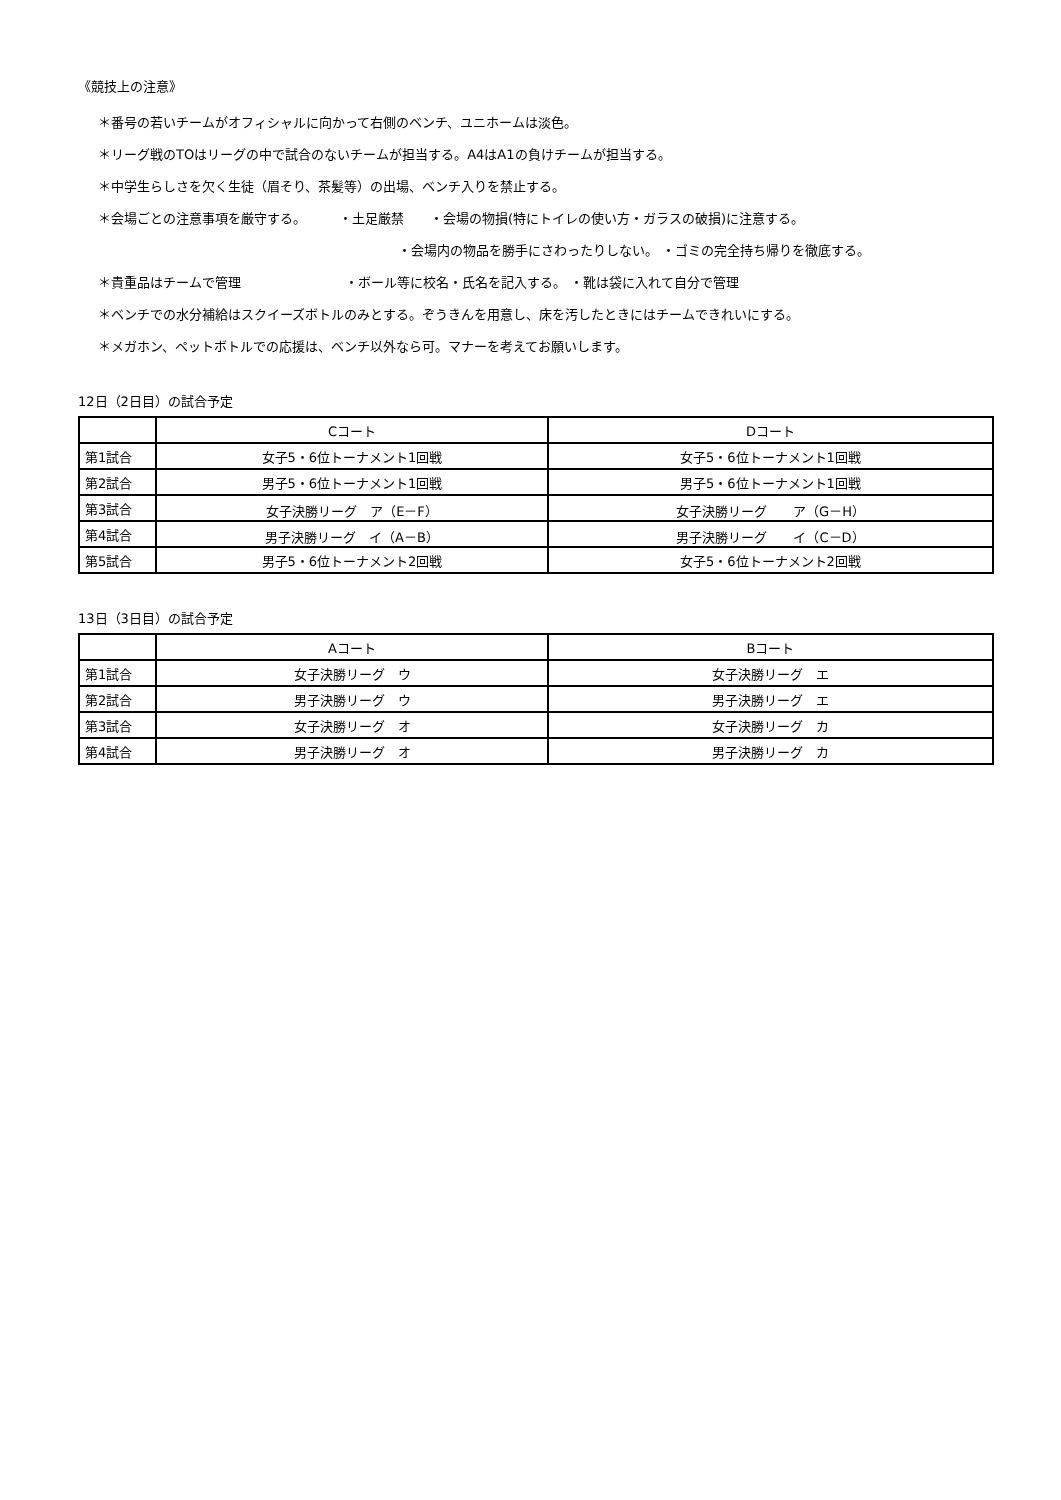《競技上の注意》
＊番号の若いチームがオフィシャルに向かって右側のベンチ、ユニホームは淡色。
＊リーグ戦のTOはリーグの中で試合のないチームが担当する。A4はA1の負けチームが担当する。
＊中学生らしさを欠く生徒（眉そり、茶髪等）の出場、ベンチ入りを禁止する。
＊会場ごとの注意事項を厳守する。　　　・土足厳禁　　・会場の物損(特にトイレの使い方・ガラスの破損)に注意する。
・会場内の物品を勝手にさわったりしない。 ・ゴミの完全持ち帰りを徹底する。
＊貴重品はチームで管理　　　　　　　　・ボール等に校名・氏名を記入する。 ・靴は袋に入れて自分で管理
＊ベンチでの水分補給はスクイーズボトルのみとする。ぞうきんを用意し、床を汚したときにはチームできれいにする。
＊メガホン、ペットボトルでの応援は、ベンチ以外なら可。マナーを考えてお願いします。
12日（2日目）の試合予定
| | Cコート | Dコート |
| 第1試合 | 女子5・6位トーナメント1回戦 | 女子5・6位トーナメント1回戦 |
| 第2試合 | 男子5・6位トーナメント1回戦 | 男子5・6位トーナメント1回戦 |
| 第3試合 | 女子決勝リーグ ア（E－F） | 女子決勝リーグ ア（G－H） |
| 第4試合 | 男子決勝リーグ イ（A－B） | 男子決勝リーグ イ（C－D） |
| 第5試合 | 男子5・6位トーナメント2回戦 | 女子5・6位トーナメント2回戦 |
13日（3日目）の試合予定
| | Aコート | Bコート |
| 第1試合 | 女子決勝リーグ ウ | 女子決勝リーグ エ |
| 第2試合 | 男子決勝リーグ ウ | 男子決勝リーグ エ |
| 第3試合 | 女子決勝リーグ オ | 女子決勝リーグ カ |
| 第4試合 | 男子決勝リーグ オ | 男子決勝リーグ カ |